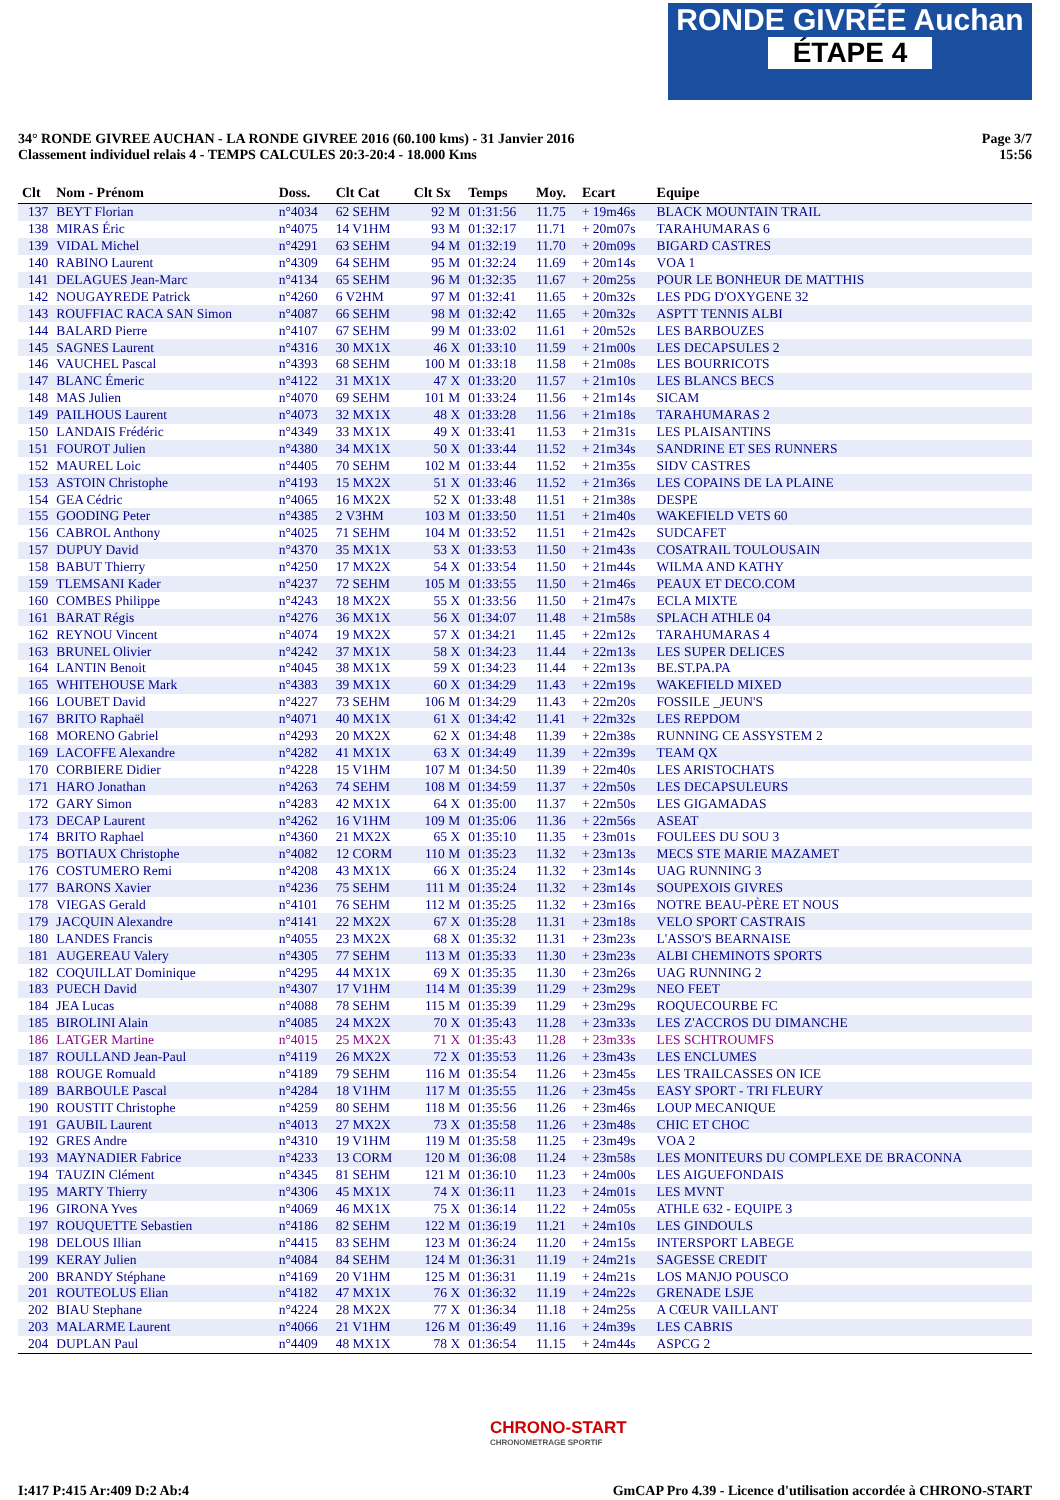RONDE GIVRÉE Auchan
ÉTAPE 4
34° RONDE GIVREE AUCHAN - LA RONDE GIVREE 2016 (60.100 kms) - 31 Janvier 2016
Classement individuel relais 4 - TEMPS CALCULES 20:3-20:4 - 18.000 Kms
Page 3/7
15:56
| Clt | Nom - Prénom | Doss. | Clt Cat | Clt Sx | Temps | Moy. | Ecart | Equipe |
| --- | --- | --- | --- | --- | --- | --- | --- | --- |
| 137 | BEYT Florian | n°4034 | 62 SEHM | 92 M | 01:31:56 | 11.75 | + 19m46s | BLACK MOUNTAIN TRAIL |
| 138 | MIRAS Éric | n°4075 | 14 V1HM | 93 M | 01:32:17 | 11.71 | + 20m07s | TARAHUMARAS 6 |
| 139 | VIDAL Michel | n°4291 | 63 SEHM | 94 M | 01:32:19 | 11.70 | + 20m09s | BIGARD CASTRES |
| 140 | RABINO Laurent | n°4309 | 64 SEHM | 95 M | 01:32:24 | 11.69 | + 20m14s | VOA 1 |
| 141 | DELAGUES Jean-Marc | n°4134 | 65 SEHM | 96 M | 01:32:35 | 11.67 | + 20m25s | POUR LE BONHEUR DE MATTHIS |
| 142 | NOUGAYREDE Patrick | n°4260 | 6 V2HM | 97 M | 01:32:41 | 11.65 | + 20m32s | LES PDG D'OXYGENE 32 |
| 143 | ROUFFIAC RACA SAN Simon | n°4087 | 66 SEHM | 98 M | 01:32:42 | 11.65 | + 20m32s | ASPTT TENNIS ALBI |
| 144 | BALARD Pierre | n°4107 | 67 SEHM | 99 M | 01:33:02 | 11.61 | + 20m52s | LES BARBOUZES |
| 145 | SAGNES Laurent | n°4316 | 30 MX1X | 46 X | 01:33:10 | 11.59 | + 21m00s | LES DECAPSULES 2 |
| 146 | VAUCHEL Pascal | n°4393 | 68 SEHM | 100 M | 01:33:18 | 11.58 | + 21m08s | LES BOURRICOTS |
| 147 | BLANC Émeric | n°4122 | 31 MX1X | 47 X | 01:33:20 | 11.57 | + 21m10s | LES BLANCS BECS |
| 148 | MAS Julien | n°4070 | 69 SEHM | 101 M | 01:33:24 | 11.56 | + 21m14s | SICAM |
| 149 | PAILHOUS Laurent | n°4073 | 32 MX1X | 48 X | 01:33:28 | 11.56 | + 21m18s | TARAHUMARAS 2 |
| 150 | LANDAIS Frédéric | n°4349 | 33 MX1X | 49 X | 01:33:41 | 11.53 | + 21m31s | LES PLAISANTINS |
| 151 | FOUROT Julien | n°4380 | 34 MX1X | 50 X | 01:33:44 | 11.52 | + 21m34s | SANDRINE ET SES RUNNERS |
| 152 | MAUREL Loic | n°4405 | 70 SEHM | 102 M | 01:33:44 | 11.52 | + 21m35s | SIDV CASTRES |
| 153 | ASTOIN Christophe | n°4193 | 15 MX2X | 51 X | 01:33:46 | 11.52 | + 21m36s | LES COPAINS DE LA PLAINE |
| 154 | GEA Cédric | n°4065 | 16 MX2X | 52 X | 01:33:48 | 11.51 | + 21m38s | DESPE |
| 155 | GOODING Peter | n°4385 | 2 V3HM | 103 M | 01:33:50 | 11.51 | + 21m40s | WAKEFIELD VETS 60 |
| 156 | CABROL Anthony | n°4025 | 71 SEHM | 104 M | 01:33:52 | 11.51 | + 21m42s | SUDCAFET |
| 157 | DUPUY David | n°4370 | 35 MX1X | 53 X | 01:33:53 | 11.50 | + 21m43s | COSATRAIL TOULOUSAIN |
| 158 | BABUT Thierry | n°4250 | 17 MX2X | 54 X | 01:33:54 | 11.50 | + 21m44s | WILMA AND KATHY |
| 159 | TLEMSANI Kader | n°4237 | 72 SEHM | 105 M | 01:33:55 | 11.50 | + 21m46s | PEAUX ET DECO.COM |
| 160 | COMBES Philippe | n°4243 | 18 MX2X | 55 X | 01:33:56 | 11.50 | + 21m47s | ECLA MIXTE |
| 161 | BARAT Régis | n°4276 | 36 MX1X | 56 X | 01:34:07 | 11.48 | + 21m58s | SPLACH ATHLE 04 |
| 162 | REYNOU Vincent | n°4074 | 19 MX2X | 57 X | 01:34:21 | 11.45 | + 22m12s | TARAHUMARAS 4 |
| 163 | BRUNEL Olivier | n°4242 | 37 MX1X | 58 X | 01:34:23 | 11.44 | + 22m13s | LES SUPER DELICES |
| 164 | LANTIN Benoit | n°4045 | 38 MX1X | 59 X | 01:34:23 | 11.44 | + 22m13s | BE.ST.PA.PA |
| 165 | WHITEHOUSE Mark | n°4383 | 39 MX1X | 60 X | 01:34:29 | 11.43 | + 22m19s | WAKEFIELD MIXED |
| 166 | LOUBET David | n°4227 | 73 SEHM | 106 M | 01:34:29 | 11.43 | + 22m20s | FOSSILE _JEUN'S |
| 167 | BRITO Raphaël | n°4071 | 40 MX1X | 61 X | 01:34:42 | 11.41 | + 22m32s | LES REPDOM |
| 168 | MORENO Gabriel | n°4293 | 20 MX2X | 62 X | 01:34:48 | 11.39 | + 22m38s | RUNNING CE ASSYSTEM 2 |
| 169 | LACOFFE Alexandre | n°4282 | 41 MX1X | 63 X | 01:34:49 | 11.39 | + 22m39s | TEAM QX |
| 170 | CORBIERE Didier | n°4228 | 15 V1HM | 107 M | 01:34:50 | 11.39 | + 22m40s | LES ARISTOCHATS |
| 171 | HARO Jonathan | n°4263 | 74 SEHM | 108 M | 01:34:59 | 11.37 | + 22m50s | LES DECAPSULEURS |
| 172 | GARY Simon | n°4283 | 42 MX1X | 64 X | 01:35:00 | 11.37 | + 22m50s | LES GIGAMADAS |
| 173 | DECAP Laurent | n°4262 | 16 V1HM | 109 M | 01:35:06 | 11.36 | + 22m56s | ASEAT |
| 174 | BRITO Raphael | n°4360 | 21 MX2X | 65 X | 01:35:10 | 11.35 | + 23m01s | FOULEES DU SOU 3 |
| 175 | BOTIAUX Christophe | n°4082 | 12 CORM | 110 M | 01:35:23 | 11.32 | + 23m13s | MECS STE MARIE MAZAMET |
| 176 | COSTUMERO Remi | n°4208 | 43 MX1X | 66 X | 01:35:24 | 11.32 | + 23m14s | UAG RUNNING 3 |
| 177 | BARONS Xavier | n°4236 | 75 SEHM | 111 M | 01:35:24 | 11.32 | + 23m14s | SOUPEXOIS GIVRES |
| 178 | VIEGAS Gerald | n°4101 | 76 SEHM | 112 M | 01:35:25 | 11.32 | + 23m16s | NOTRE BEAU-PÈRE ET NOUS |
| 179 | JACQUIN Alexandre | n°4141 | 22 MX2X | 67 X | 01:35:28 | 11.31 | + 23m18s | VELO SPORT CASTRAIS |
| 180 | LANDES Francis | n°4055 | 23 MX2X | 68 X | 01:35:32 | 11.31 | + 23m23s | L'ASSO'S BEARNAISE |
| 181 | AUGEREAU Valery | n°4305 | 77 SEHM | 113 M | 01:35:33 | 11.30 | + 23m23s | ALBI CHEMINOTS SPORTS |
| 182 | COQUILLAT Dominique | n°4295 | 44 MX1X | 69 X | 01:35:35 | 11.30 | + 23m26s | UAG RUNNING 2 |
| 183 | PUECH David | n°4307 | 17 V1HM | 114 M | 01:35:39 | 11.29 | + 23m29s | NEO FEET |
| 184 | JEA Lucas | n°4088 | 78 SEHM | 115 M | 01:35:39 | 11.29 | + 23m29s | ROQUECOURBE FC |
| 185 | BIROLINI Alain | n°4085 | 24 MX2X | 70 X | 01:35:43 | 11.28 | + 23m33s | LES Z'ACCROS DU DIMANCHE |
| 186 | LATGER Martine | n°4015 | 25 MX2X | 71 X | 01:35:43 | 11.28 | + 23m33s | LES SCHTROUMFS |
| 187 | ROULLAND Jean-Paul | n°4119 | 26 MX2X | 72 X | 01:35:53 | 11.26 | + 23m43s | LES ENCLUMES |
| 188 | ROUGE Romuald | n°4189 | 79 SEHM | 116 M | 01:35:54 | 11.26 | + 23m45s | LES TRAILCASSES ON ICE |
| 189 | BARBOULE Pascal | n°4284 | 18 V1HM | 117 M | 01:35:55 | 11.26 | + 23m45s | EASY SPORT - TRI FLEURY |
| 190 | ROUSTIT Christophe | n°4259 | 80 SEHM | 118 M | 01:35:56 | 11.26 | + 23m46s | LOUP MECANIQUE |
| 191 | GAUBIL Laurent | n°4013 | 27 MX2X | 73 X | 01:35:58 | 11.26 | + 23m48s | CHIC ET CHOC |
| 192 | GRES Andre | n°4310 | 19 V1HM | 119 M | 01:35:58 | 11.25 | + 23m49s | VOA 2 |
| 193 | MAYNADIER Fabrice | n°4233 | 13 CORM | 120 M | 01:36:08 | 11.24 | + 23m58s | LES MONITEURS DU COMPLEXE DE BRACONNA |
| 194 | TAUZIN Clément | n°4345 | 81 SEHM | 121 M | 01:36:10 | 11.23 | + 24m00s | LES AIGUEFONDAIS |
| 195 | MARTY Thierry | n°4306 | 45 MX1X | 74 X | 01:36:11 | 11.23 | + 24m01s | LES MVNT |
| 196 | GIRONA Yves | n°4069 | 46 MX1X | 75 X | 01:36:14 | 11.22 | + 24m05s | ATHLE 632 - EQUIPE 3 |
| 197 | ROUQUETTE Sebastien | n°4186 | 82 SEHM | 122 M | 01:36:19 | 11.21 | + 24m10s | LES GINDOULS |
| 198 | DELOUS Illian | n°4415 | 83 SEHM | 123 M | 01:36:24 | 11.20 | + 24m15s | INTERSPORT LABEGE |
| 199 | KERAY Julien | n°4084 | 84 SEHM | 124 M | 01:36:31 | 11.19 | + 24m21s | SAGESSE CREDIT |
| 200 | BRANDY Stéphane | n°4169 | 20 V1HM | 125 M | 01:36:31 | 11.19 | + 24m21s | LOS MANJO POUSCO |
| 201 | ROUTEOLUS Elian | n°4182 | 47 MX1X | 76 X | 01:36:32 | 11.19 | + 24m22s | GRENADE LSJE |
| 202 | BIAU Stephane | n°4224 | 28 MX2X | 77 X | 01:36:34 | 11.18 | + 24m25s | A CŒUR VAILLANT |
| 203 | MALARME Laurent | n°4066 | 21 V1HM | 126 M | 01:36:49 | 11.16 | + 24m39s | LES CABRIS |
| 204 | DUPLAN Paul | n°4409 | 48 MX1X | 78 X | 01:36:54 | 11.15 | + 24m44s | ASPCG 2 |
CHRONO-START
CHRONOMETRAGE SPORTIF
I:417 P:415 Ar:409 D:2 Ab:4 GmCAP Pro 4.39 - Licence d'utilisation accordée à CHRONO-START